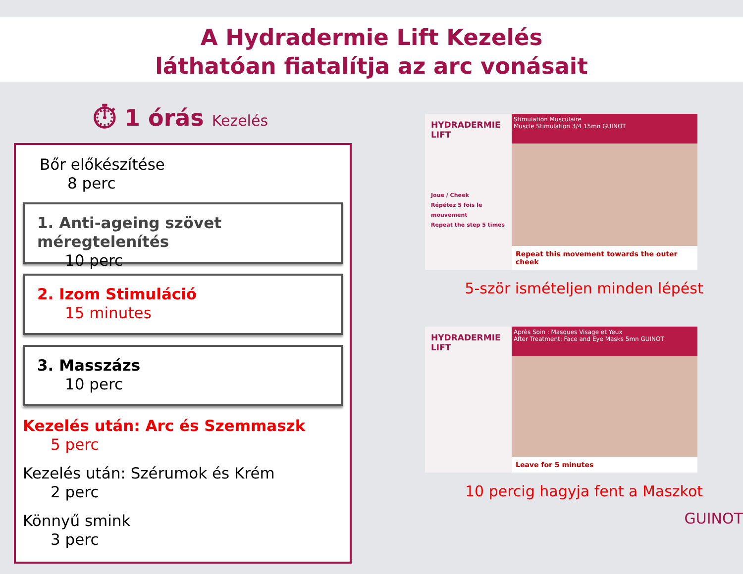A Hydradermie Lift Kezelés
láthatóan fiatalítja az arc vonásait
⏱ 1 órás Kezelés
Bőr előkészítése
8 perc
1. Anti-ageing szövet méregtelenítés
10 perc
2. Izom Stimuláció
15 minutes
3. Masszázs
10 perc
Kezelés után: Arc és Szemmaszk
5 perc
Kezelés után: Szérumok és Krém
2 perc
Könnyű smink
3 perc
HYDRADERMIE LIFT
Joue / Cheek
Répétez 5 fois le mouvement
Repeat the step 5 times
Stimulation Musculaire
Muscle Stimulation 3/4 15mn GUINOT
Repeat this movement towards the outer cheek
5-ször ismételjen minden lépést
HYDRADERMIE LIFT
Après Soin : Masques Visage et Yeux
After Treatment: Face and Eye Masks 5mn GUINOT
Leave for 5 minutes
10 percig hagyja fent a Maszkot
GUINOT